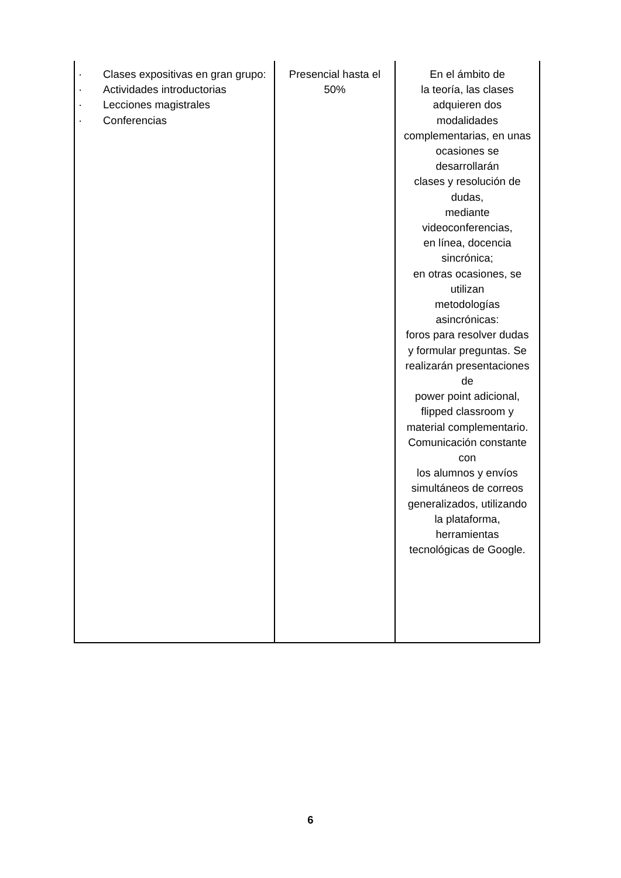| · Clases expositivas en gran grupo: · Actividades introductorias · Lecciones magistrales · Conferencias | Presencial hasta el 50% | En el ámbito de la teoría, las clases adquieren dos modalidades complementarias, en unas ocasiones se desarrollarán clases y resolución de dudas, mediante videoconferencias, en línea, docencia sincrónica; en otras ocasiones, se utilizan metodologías asincrónicas: foros para resolver dudas y formular preguntas. Se realizarán presentaciones de power point adicional, flipped classroom y material complementario. Comunicación constante con los alumnos y envíos simultáneos de correos generalizados, utilizando la plataforma, herramientas tecnológicas de Google. |
6